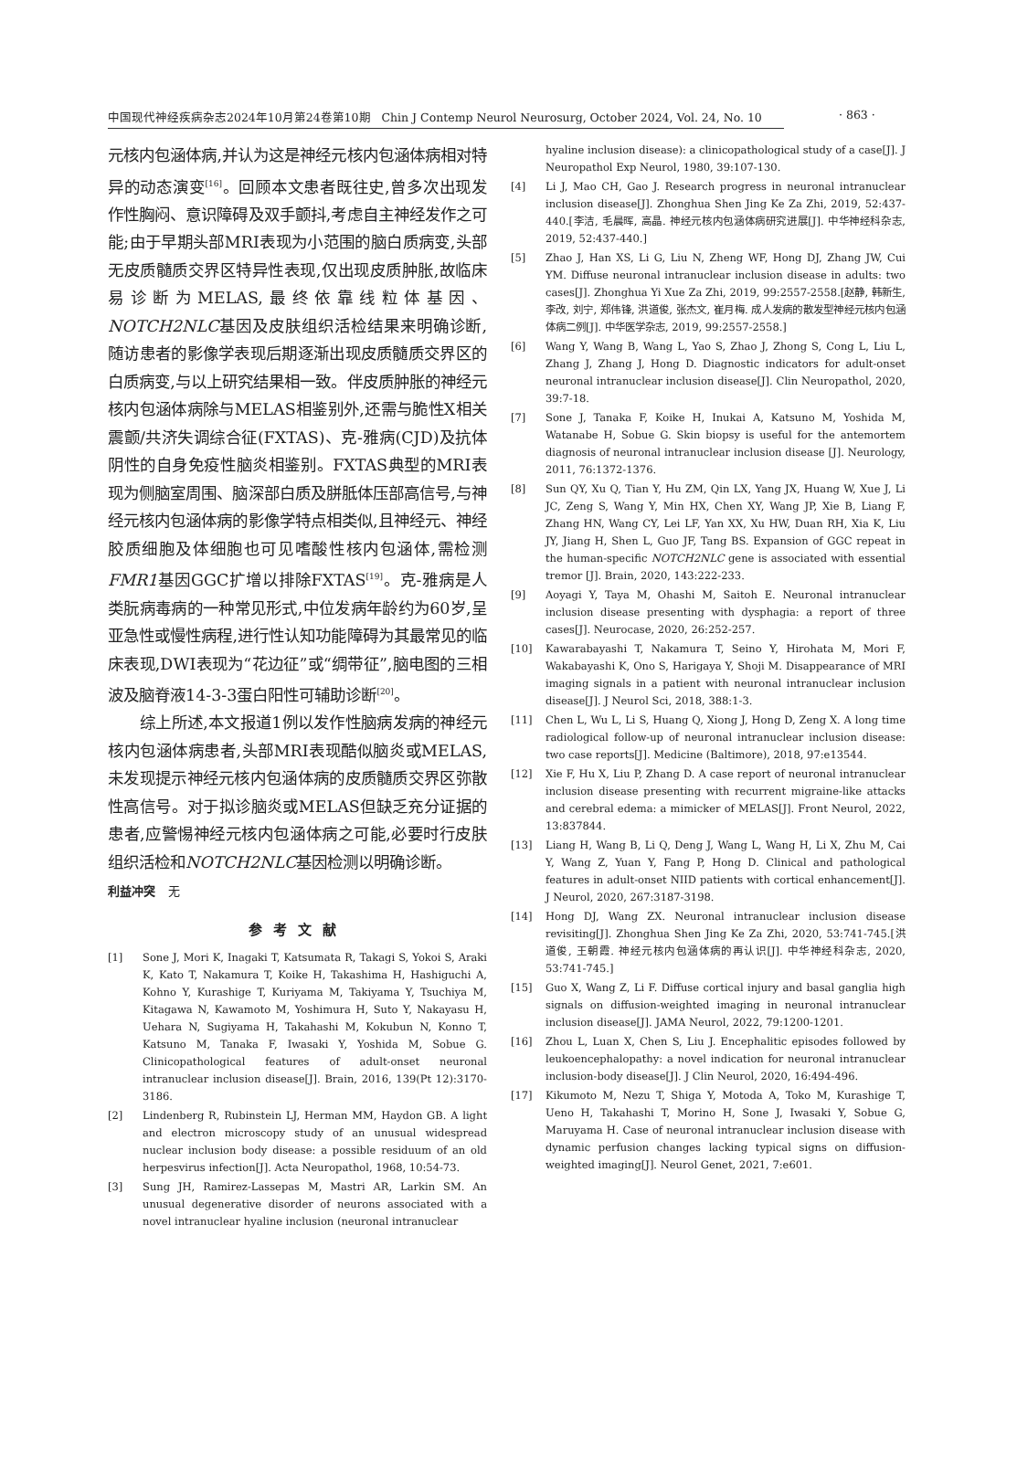中国现代神经疾病杂志2024年10月第24卷第10期 Chin J Contemp Neurol Neurosurg, October 2024, Vol. 24, No. 10 · 863 ·
元核内包涵体病,并认为这是神经元核内包涵体病相对特异的动态演变<sup>[16]</sup>。回顾本文患者既往史,曾多次出现发作性胸闷、意识障碍及双手颤抖,考虑自主神经发作之可能;由于早期头部MRI表现为小范围的脑白质病变,头部无皮质髓质交界区特异性表现,仅出现皮质肿胀,故临床易诊断为MELAS,最终依靠线粒体基因、NOTCH2NLC基因及皮肤组织活检结果来明确诊断,随访患者的影像学表现后期逐渐出现皮质髓质交界区的白质病变,与以上研究结果相一致。伴皮质肿胀的神经元核内包涵体病除与MELAS相鉴别外,还需与脆性X相关震颤/共济失调综合征(FXTAS)、克-雅病(CJD)及抗体阴性的自身免疫性脑炎相鉴别。FXTAS典型的MRI表现为侧脑室周围、脑深部白质及胼胝体压部高信号,与神经元核内包涵体病的影像学特点相类似,且神经元、神经胶质细胞及体细胞也可见嗜酸性核内包涵体,需检测FMR1基因GGC扩增以排除FXTAS<sup>[19]</sup>。克-雅病是人类朊病毒病的一种常见形式,中位发病年龄约为60岁,呈亚急性或慢性病程,进行性认知功能障碍为其最常见的临床表现,DWI表现为“花边征”或“绸带征”,脑电图的三相波及脑脊液14-3-3蛋白阳性可辅助诊断<sup>[20]</sup>。
综上所述,本文报道1例以发作性脑病发病的神经元核内包涵体病患者,头部MRI表现酷似脑炎或MELAS,未发现提示神经元核内包涵体病的皮质髓质交界区弥散性高信号。对于拟诊脑炎或MELAS但缺乏充分证据的患者,应警惕神经元核内包涵体病之可能,必要时行皮肤组织活检和NOTCH2NLC基因检测以明确诊断。
利益冲突 无
参考文献
[1] Sone J, Mori K, Inagaki T, Katsumata R, Takagi S, Yokoi S, Araki K, Kato T, Nakamura T, Koike H, Takashima H, Hashiguchi A, Kohno Y, Kurashige T, Kuriyama M, Takiyama Y, Tsuchiya M, Kitagawa N, Kawamoto M, Yoshimura H, Suto Y, Nakayasu H, Uehara N, Sugiyama H, Takahashi M, Kokubun N, Konno T, Katsuno M, Tanaka F, Iwasaki Y, Yoshida M, Sobue G. Clinicopathological features of adult-onset neuronal intranuclear inclusion disease[J]. Brain, 2016, 139(Pt 12):3170-3186.
[2] Lindenberg R, Rubinstein LJ, Herman MM, Haydon GB. A light and electron microscopy study of an unusual widespread nuclear inclusion body disease: a possible residuum of an old herpesvirus infection[J]. Acta Neuropathol, 1968, 10:54-73.
[3] Sung JH, Ramirez-Lassepas M, Mastri AR, Larkin SM. An unusual degenerative disorder of neurons associated with a novel intranuclear hyaline inclusion (neuronal intranuclear
hyaline inclusion disease): a clinicopathological study of a case[J]. J Neuropathol Exp Neurol, 1980, 39:107-130.
[4] Li J, Mao CH, Gao J. Research progress in neuronal intranuclear inclusion disease[J]. Zhonghua Shen Jing Ke Za Zhi, 2019, 52:437-440.[李洁, 毛晨晖, 高晶. 神经元核内包涵体病研究进展[J]. 中华神经科杂志, 2019, 52:437-440.]
[5] Zhao J, Han XS, Li G, Liu N, Zheng WF, Hong DJ, Zhang JW, Cui YM. Diffuse neuronal intranuclear inclusion disease in adults: two cases[J]. Zhonghua Yi Xue Za Zhi, 2019, 99:2557-2558.[赵静, 韩新生, 李改, 刘宁, 郑伟锋, 洪道俊, 张杰文, 崔月梅. 成人发病的散发型神经元核内包涵体病二例[J]. 中华医学杂志, 2019, 99:2557-2558.]
[6] Wang Y, Wang B, Wang L, Yao S, Zhao J, Zhong S, Cong L, Liu L, Zhang J, Zhang J, Hong D. Diagnostic indicators for adult-onset neuronal intranuclear inclusion disease[J]. Clin Neuropathol, 2020, 39:7-18.
[7] Sone J, Tanaka F, Koike H, Inukai A, Katsuno M, Yoshida M, Watanabe H, Sobue G. Skin biopsy is useful for the antemortem diagnosis of neuronal intranuclear inclusion disease [J]. Neurology, 2011, 76:1372-1376.
[8] Sun QY, Xu Q, Tian Y, Hu ZM, Qin LX, Yang JX, Huang W, Xue J, Li JC, Zeng S, Wang Y, Min HX, Chen XY, Wang JP, Xie B, Liang F, Zhang HN, Wang CY, Lei LF, Yan XX, Xu HW, Duan RH, Xia K, Liu JY, Jiang H, Shen L, Guo JF, Tang BS. Expansion of GGC repeat in the human-specific NOTCH2NLC gene is associated with essential tremor [J]. Brain, 2020, 143:222-233.
[9] Aoyagi Y, Taya M, Ohashi M, Saitoh E. Neuronal intranuclear inclusion disease presenting with dysphagia: a report of three cases[J]. Neurocase, 2020, 26:252-257.
[10] Kawarabayashi T, Nakamura T, Seino Y, Hirohata M, Mori F, Wakabayashi K, Ono S, Harigaya Y, Shoji M. Disappearance of MRI imaging signals in a patient with neuronal intranuclear inclusion disease[J]. J Neurol Sci, 2018, 388:1-3.
[11] Chen L, Wu L, Li S, Huang Q, Xiong J, Hong D, Zeng X. A long time radiological follow-up of neuronal intranuclear inclusion disease: two case reports[J]. Medicine (Baltimore), 2018, 97:e13544.
[12] Xie F, Hu X, Liu P, Zhang D. A case report of neuronal intranuclear inclusion disease presenting with recurrent migraine-like attacks and cerebral edema: a mimicker of MELAS[J]. Front Neurol, 2022, 13:837844.
[13] Liang H, Wang B, Li Q, Deng J, Wang L, Wang H, Li X, Zhu M, Cai Y, Wang Z, Yuan Y, Fang P, Hong D. Clinical and pathological features in adult-onset NIID patients with cortical enhancement[J]. J Neurol, 2020, 267:3187-3198.
[14] Hong DJ, Wang ZX. Neuronal intranuclear inclusion disease revisiting[J]. Zhonghua Shen Jing Ke Za Zhi, 2020, 53:741-745.[洪道俊, 王朝霞. 神经元核内包涵体病的再认识[J]. 中华神经科杂志, 2020, 53:741-745.]
[15] Guo X, Wang Z, Li F. Diffuse cortical injury and basal ganglia high signals on diffusion-weighted imaging in neuronal intranuclear inclusion disease[J]. JAMA Neurol, 2022, 79:1200-1201.
[16] Zhou L, Luan X, Chen S, Liu J. Encephalitic episodes followed by leukoencephalopathy: a novel indication for neuronal intranuclear inclusion-body disease[J]. J Clin Neurol, 2020, 16:494-496.
[17] Kikumoto M, Nezu T, Shiga Y, Motoda A, Toko M, Kurashige T, Ueno H, Takahashi T, Morino H, Sone J, Iwasaki Y, Sobue G, Maruyama H. Case of neuronal intranuclear inclusion disease with dynamic perfusion changes lacking typical signs on diffusion-weighted imaging[J]. Neurol Genet, 2021, 7:e601.